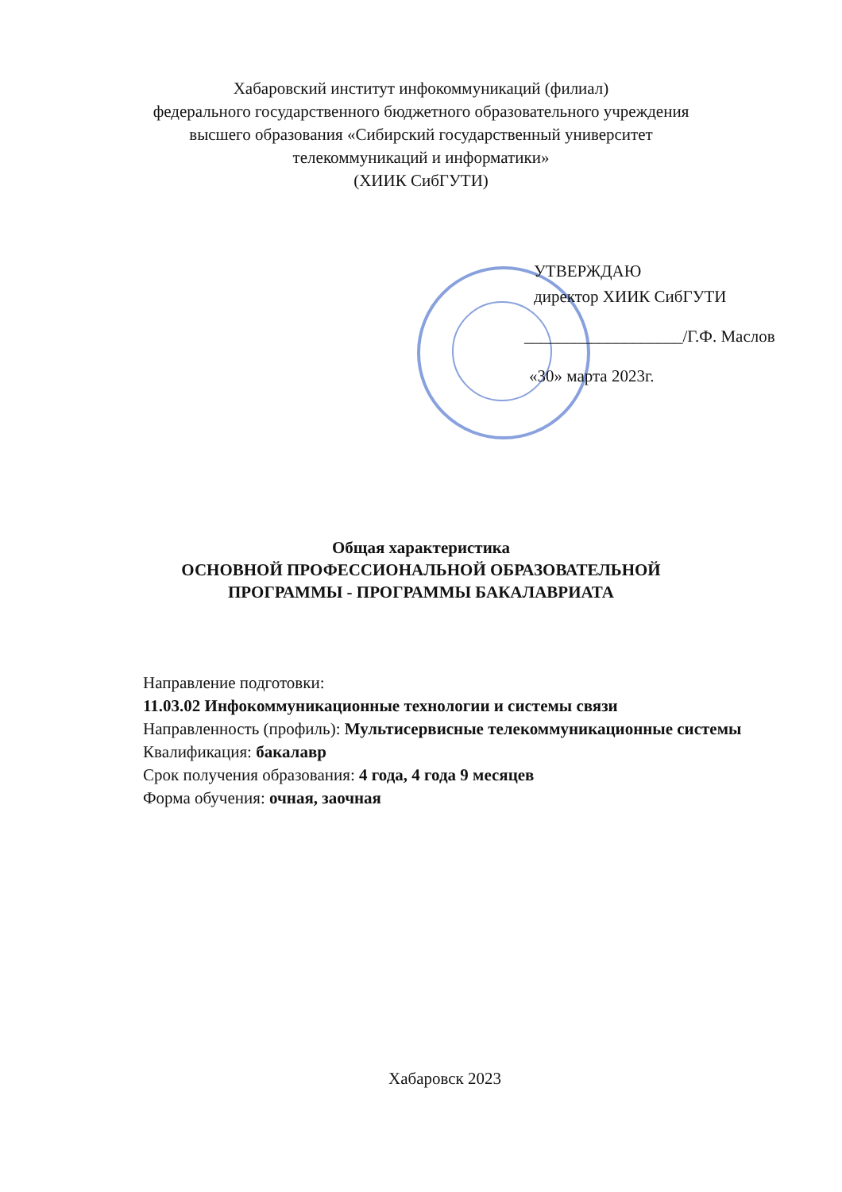Хабаровский институт инфокоммуникаций (филиал)
федерального государственного бюджетного образовательного учреждения
высшего образования «Сибирский государственный университет
телекоммуникаций и информатики»
(ХИИК СибГУТИ)
УТВЕРЖДАЮ
директор ХИИК СибГУТИ
___________________/Г.Ф. Маслов
«30» марта 2023г.
Общая характеристика
ОСНОВНОЙ ПРОФЕССИОНАЛЬНОЙ ОБРАЗОВАТЕЛЬНОЙ
ПРОГРАММЫ - ПРОГРАММЫ БАКАЛАВРИАТА
Направление подготовки:
11.03.02 Инфокоммуникационные технологии и системы связи
Направленность (профиль): Мультисервисные телекоммуникационные системы
Квалификация: бакалавр
Срок получения образования: 4 года, 4 года 9 месяцев
Форма обучения: очная, заочная
Хабаровск 2023